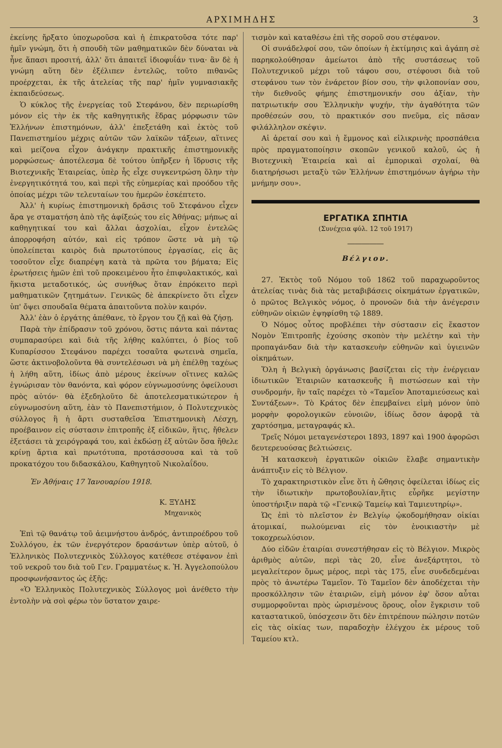ΑΡΧΙΜΗΔΗΣ 3
ἐκείνης ἤρξατο ὑποχωροῦσα καὶ ἡ ἐπικρατοῦσα τότε παρ' ἡμῖν γνώμη, ὅτι ἡ σπουδὴ τῶν μαθηματικῶν δὲν δύναται νὰ ἦνε ἅπασι προσιτή, ἀλλ' ὅτι ἀπαιτεῖ ἰδιοφυΐάν τινα· ἂν δὲ ἡ γνώμη αὕτη δὲν ἐξέλιπεν ἐντελῶς, τοῦτο πιθανῶς προέρχεται, ἐκ τῆς ἀτελείας τῆς παρ' ἡμῖν γυμνασιακῆς ἐκπαιδεύσεως.
Ὁ κύκλος τῆς ἐνεργείας τοῦ Στεφάνου, δὲν περιωρίσθη μόνον εἰς τὴν ἐκ τῆς καθηγητικῆς ἕδρας μόρφωσιν τῶν Ἑλλήνων ἐπιστημόνων, ἀλλ' ἐπεξετάθη καὶ ἐκτὸς τοῦ Πανεπιστημίου μέχρις αὐτῶν τῶν λαϊκῶν τάξεων, αἵτινες καὶ μείζονα εἶχον ἀνάγκην πρακτικῆς ἐπιστημονικῆς μορφώσεως· ἀποτέλεσμα δὲ τούτου ὑπῆρξεν ἡ ἵδρυσις τῆς Βιοτεχνικῆς Ἑταιρείας, ὑπὲρ ἧς εἶχε συγκεντρώση ὅλην τὴν ἐνεργητικότητά του, καὶ περὶ τῆς εὐημερίας καὶ προόδου τῆς ὁποίας μέχρι τῶν τελευταίων του ἡμερῶν ἐσκέπτετο.
Ἀλλ' ἡ κυρίως ἐπιστημονικὴ δρᾶσις τοῦ Στεφάνου εἶχεν ἄρα γε σταματήση ἀπὸ τῆς ἀφίξεώς του εἰς Ἀθήνας; μήπως αἱ καθηγητικαί του καὶ ἄλλαι ἀσχολίαι, εἶχον ἐντελῶς ἀπορροφήση αὐτόν, καὶ εἰς τρόπον ὥστε νὰ μὴ τῷ ὑπολείπεται καιρὸς διὰ πρωτοτύπους ἐργασίας, εἰς ἃς τοσοῦτον εἶχε διαπρέψη κατὰ τὰ πρῶτα του βήματα; Εἰς ἐρωτήσεις ἡμῶν ἐπὶ τοῦ προκειμένου ἦτο ἐπιφυλακτικός, καὶ ἥκιστα μεταδοτικός, ὡς συνήθως ὅταν ἐπρόκειτο περὶ μαθηματικῶν ζητημάτων. Γενικῶς δὲ ἀπεκρίνετο ὅτι εἶχεν ὑπ' ὄψει σπουδαῖα θέματα ἀπαιτοῦντα πολὺν καιρόν.
Ἀλλ' ἐὰν ὁ ἐργάτης ἀπέθανε, τὸ ἔργον του ζῇ καὶ θὰ ζήσῃ.
Παρὰ τὴν ἐπίδρασιν τοῦ χρόνου, ὅστις πάντα καὶ πάντας συμπαρασύρει καὶ διὰ τῆς λήθης καλύπτει, ὁ βίος τοῦ Κυπαρίσσου Στεφάνου παρέχει τοσαῦτα φωτεινὰ σημεῖα, ὥστε ἀκτινοβολοῦντα θὰ συντελέσωσι νὰ μὴ ἐπέλθῃ ταχέως ἡ λήθη αὕτη, ἰδίως ἀπὸ μέρους ἐκείνων οἵτινες καλῶς ἐγνώρισαν τὸν θανόντα, καὶ φόρον εὐγνωμοσύνης ὀφείλουσι πρὸς αὐτόν· θὰ ἐξεδηλοῦτο δὲ ἀποτελεσματικώτερον ἡ εὐγνωμοσύνη αὕτη, ἐὰν τὸ Πανεπιστήμιον, ὁ Πολυτεχνικὸς σύλλογος ἢ ἡ ἄρτι συσταθεῖσα Ἐπιστημονικὴ Λέσχη, προέβαινον εἰς σύστασιν ἐπιτροπῆς ἐξ εἰδικῶν, ἥτις, ἤθελεν ἐξετάσει τὰ χειρόγραφά του, καὶ ἐκδώσῃ ἐξ αὐτῶν ὅσα ἤθελε κρίνῃ ἄρτια καὶ πρωτότυπα, προτάσσουσα καὶ τὰ τοῦ προκατόχου του διδασκάλου, Καθηγητοῦ Νικολαΐδου.
Ἐν Ἀθήναις 17 Ἰανουαρίου 1918.
Κ. ΞΥΔΗΣ
Μηχανικὸς
Ἐπὶ τῷ θανάτῳ τοῦ ἀειμνήστου ἀνδρός, ἀντιπροέδρου τοῦ Συλλόγου, ἐκ τῶν ἐνεργότερον δρασάντων ὑπὲρ αὐτοῦ, ὁ Ἑλληνικὸς Πολυτεχνικὸς Σύλλογος κατέθεσε στέφανον ἐπὶ τοῦ νεκροῦ του διὰ τοῦ Γεν. Γραμματέως κ. Ἠ. Ἀγγελοπούλου προσφωνήσαντος ὡς ἑξῆς:
«Ὁ Ἑλληνικὸς Πολυτεχνικὸς Σύλλογος μοὶ ἀνέθετο τὴν ἐντολὴν νὰ σοὶ φέρω τὸν ὕστατον χαιρε-
τισμὸν καὶ καταθέσω ἐπὶ τῆς σοροῦ σου στέφανον.
Οἱ συνάδελφοί σου, τῶν ὁποίων ἡ ἐκτίμησις καὶ ἀγάπη σὲ παρηκολούθησαν ἀμείωτοι ἀπὸ τῆς συστάσεως τοῦ Πολυτεχνικοῦ μέχρι τοῦ τάφου σου, στέφουσι διὰ τοῦ στεφάνου των τὸν ἐνάρετον βίον σου, τὴν φιλοπονίαν σου, τὴν διεθνοῦς φήμης ἐπιστημονικήν σου ἀξίαν, τὴν πατριωτικήν σου Ἑλληνικὴν ψυχήν, τὴν ἀγαθότητα τῶν προθέσεών σου, τὸ πρακτικόν σου πνεῦμα, εἰς πᾶσαν φιλάλληλον σκέψιν.
Αἱ ἀρεταί σου καὶ ἡ ἔμμονος καὶ εἰλικρινὴς προσπάθεια πρὸς πραγματοποίησιν σκοπῶν γενικοῦ καλοῦ, ὡς ἡ Βιοτεχνικὴ Ἑταιρεία καὶ αἱ ἐμπορικαὶ σχολαί, θὰ διατηρήσωσι μεταξὺ τῶν Ἑλλήνων ἐπιστημόνων ἀγήρω τὴν μνήμην σου».
ΕΡΓΑΤΙΚΑ ΣΠΗΤΙΑ
(Συνέχεια φύλ. 12 τοῦ 1917)
―――――
Βέλγιον.
27. Ἐκτὸς τοῦ Νόμου τοῦ 1862 τοῦ παραχωροῦντος ἀτελείας τινὰς διὰ τὰς μεταβιβάσεις οἰκημάτων ἐργατικῶν, ὁ πρῶτος Βελγικὸς νόμος, ὁ προνοῶν διὰ τὴν ἀνέγερσιν εὐθηνῶν οἰκιῶν ἐψηφίσθη τῷ 1889.
Ὁ Νόμος οὗτος προβλέπει τὴν σύστασιν εἰς ἕκαστον Νομὸν Ἐπιτροπῆς ἐχούσης σκοπὸν τὴν μελέτην καὶ τὴν προπαγάνδαν διὰ τὴν κατασκευὴν εὐθηνῶν καὶ ὑγιεινῶν οἰκημάτων.
Ὅλη ἡ Βελγικὴ ὀργάνωσις βασίζεται εἰς τὴν ἐνέργειαν ἰδιωτικῶν Ἑταιριῶν κατασκευῆς ἢ πιστώσεων καὶ τὴν συνδρομήν, ἣν ταῖς παρέχει τὸ «Ταμεῖον Ἀποταμιεύσεως καὶ Συντάξεων». Τὸ Κράτος δὲν ἐπεμβαίνει εἰμὴ μόνον ὑπὸ μορφὴν φορολογικῶν εὐνοιῶν, ἰδίως ὅσον ἀφορᾷ τὰ χαρτόσημα, μεταγραφάς κλ.
Τρεῖς Νόμοι μεταγενέστεροι 1893, 1897 καὶ 1900 ἀφορῶσι δευτερευούσας βελτιώσεις.
Ἡ κατασκευὴ ἐργατικῶν οἰκιῶν ἔλαβε σημαντικὴν ἀνάπτυξιν εἰς τὸ Βέλγιον.
Τὸ χαρακτηριστικὸν εἶνε ὅτι ἡ ὤθησις ὀφείλεται ἰδίως εἰς τὴν ἰδιωτικὴν πρωτοβουλίαν,ἥτις εὗρῆκε μεγίστην ὑποστήριξιν παρὰ τῷ «Γενικῷ Ταμείῳ καὶ Ταμιευτηρίῳ».
Ὡς ἐπὶ τὸ πλεῖστον ἐν Βελγίῳ ᾠκοδομήθησαν οἰκίαι ἀτομικαί, πωλούμεναι εἰς τὸν ἐνοικιαστὴν μὲ τοκοχρεωλύσιον.
Δύο εἰδῶν ἑταιρίαι συνεστήθησαν εἰς τὸ Βέλγιον. Μικρὸς ἀριθμὸς αὐτῶν, περὶ τὰς 20, εἶνε ἀνεξάρτητοι, τὸ μεγαλείτερον ὅμως μέρος, περὶ τὰς 175, εἶνε συνδεδεμέναι πρὸς τὸ ἀνωτέρω Ταμεῖον. Τὸ Ταμεῖον δὲν ἀποδέχεται τὴν προσκόλλησιν τῶν ἑταιριῶν, εἰμὴ μόνον ἐφ' ὅσον αὗται συμμορφοῦνται πρὸς ὡρισμένους ὅρους, οἷον ἔγκρισιν τοῦ καταστατικοῦ, ὑπόσχεσιν ὅτι δὲν ἐπιτρέπουν πώλησιν ποτῶν εἰς τὰς οἰκίας των, παραδοχὴν ἐλέγχου ἐκ μέρους τοῦ Ταμείου κτλ.